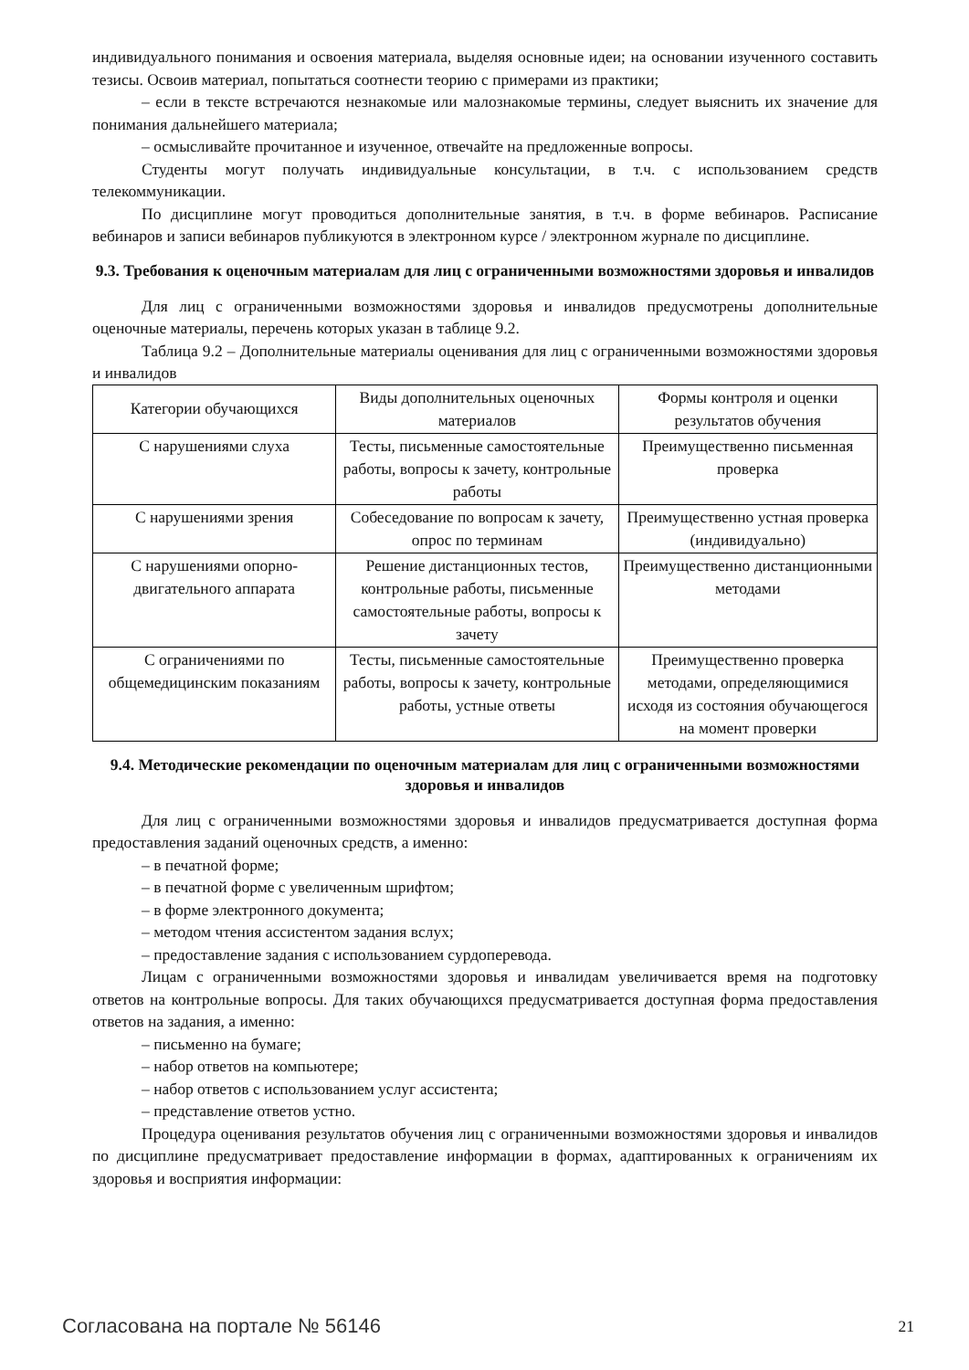индивидуального понимания и освоения материала, выделяя основные идеи; на основании изученного составить тезисы. Освоив материал, попытаться соотнести теорию с примерами из практики;
– если в тексте встречаются незнакомые или малознакомые термины, следует выяснить их значение для понимания дальнейшего материала;
– осмысливайте прочитанное и изученное, отвечайте на предложенные вопросы.
Студенты могут получать индивидуальные консультации, в т.ч. с использованием средств телекоммуникации.
По дисциплине могут проводиться дополнительные занятия, в т.ч. в форме вебинаров. Расписание вебинаров и записи вебинаров публикуются в электронном курсе / электронном журнале по дисциплине.
9.3. Требования к оценочным материалам для лиц с ограниченными возможностями здоровья и инвалидов
Для лиц с ограниченными возможностями здоровья и инвалидов предусмотрены дополнительные оценочные материалы, перечень которых указан в таблице 9.2.
Таблица 9.2 – Дополнительные материалы оценивания для лиц с ограниченными возможностями здоровья и инвалидов
| Категории обучающихся | Виды дополнительных оценочных материалов | Формы контроля и оценки результатов обучения |
| С нарушениями слуха | Тесты, письменные самостоятельные работы, вопросы к зачету, контрольные работы | Преимущественно письменная проверка |
| С нарушениями зрения | Собеседование по вопросам к зачету, опрос по терминам | Преимущественно устная проверка (индивидуально) |
| С нарушениями опорно-двигательного аппарата | Решение дистанционных тестов, контрольные работы, письменные самостоятельные работы, вопросы к зачету | Преимущественно дистанционными методами |
| С ограничениями по общемедицинским показаниям | Тесты, письменные самостоятельные работы, вопросы к зачету, контрольные работы, устные ответы | Преимущественно проверка методами, определяющимися исходя из состояния обучающегося на момент проверки |
9.4. Методические рекомендации по оценочным материалам для лиц с ограниченными возможностями здоровья и инвалидов
Для лиц с ограниченными возможностями здоровья и инвалидов предусматривается доступная форма предоставления заданий оценочных средств, а именно:
– в печатной форме;
– в печатной форме с увеличенным шрифтом;
– в форме электронного документа;
– методом чтения ассистентом задания вслух;
– предоставление задания с использованием сурдоперевода.
Лицам с ограниченными возможностями здоровья и инвалидам увеличивается время на подготовку ответов на контрольные вопросы. Для таких обучающихся предусматривается доступная форма предоставления ответов на задания, а именно:
– письменно на бумаге;
– набор ответов на компьютере;
– набор ответов с использованием услуг ассистента;
– представление ответов устно.
Процедура оценивания результатов обучения лиц с ограниченными возможностями здоровья и инвалидов по дисциплине предусматривает предоставление информации в формах, адаптированных к ограничениям их здоровья и восприятия информации:
Согласована на портале № 56146 21